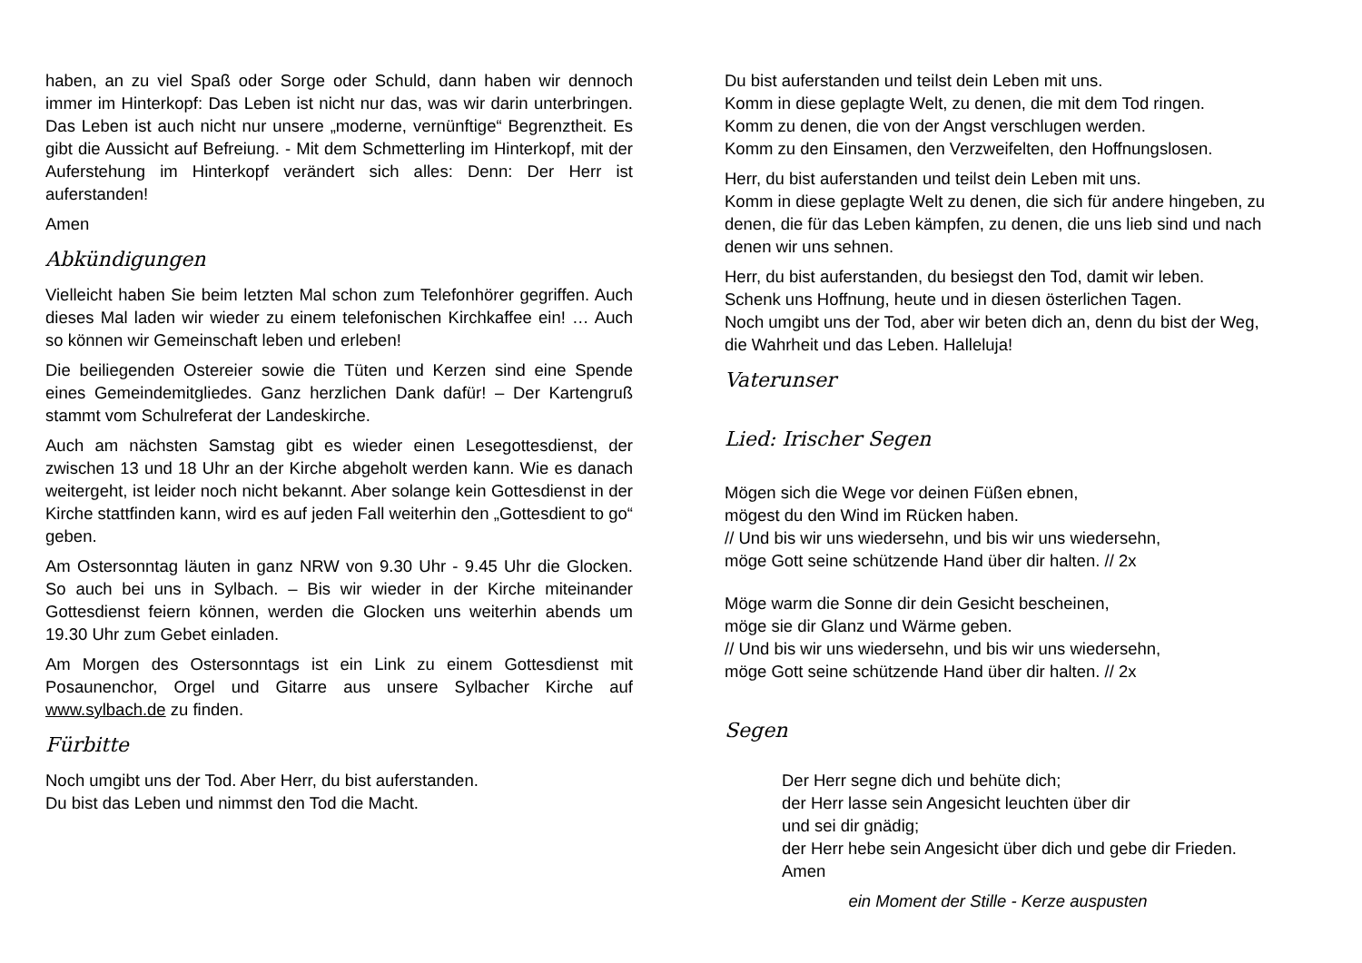haben, an zu viel Spaß oder Sorge oder Schuld, dann haben wir dennoch immer im Hinterkopf: Das Leben ist nicht nur das, was wir darin unterbringen. Das Leben ist auch nicht nur unsere „moderne, vernünftige“ Begrenztheit. Es gibt die Aussicht auf Befreiung. - Mit dem Schmetterling im Hinterkopf, mit der Auferstehung im Hinterkopf verändert sich alles: Denn: Der Herr ist auferstanden!
Amen
Abkündigungen
Vielleicht haben Sie beim letzten Mal schon zum Telefonhörer gegriffen. Auch dieses Mal laden wir wieder zu einem telefonischen Kirchkaffee ein! … Auch so können wir Gemeinschaft leben und erleben!
Die beiliegenden Ostereier sowie die Tüten und Kerzen sind eine Spende eines Gemeindemitgliedes. Ganz herzlichen Dank dafür! – Der Kartengruß stammt vom Schulreferat der Landeskirche.
Auch am nächsten Samstag gibt es wieder einen Lesegottesdienst, der zwischen 13 und 18 Uhr an der Kirche abgeholt werden kann. Wie es danach weitergeht, ist leider noch nicht bekannt. Aber solange kein Gottesdienst in der Kirche stattfinden kann, wird es auf jeden Fall weiterhin den „Gottesdient to go“ geben.
Am Ostersonntag läuten in ganz NRW von 9.30 Uhr - 9.45 Uhr die Glocken. So auch bei uns in Sylbach. – Bis wir wieder in der Kirche miteinander Gottesdienst feiern können, werden die Glocken uns weiterhin abends um 19.30 Uhr zum Gebet einladen.
Am Morgen des Ostersonntags ist ein Link zu einem Gottesdienst mit Posaunenchor, Orgel und Gitarre aus unsere Sylbacher Kirche auf www.sylbach.de zu finden.
Fürbitte
Noch umgibt uns der Tod. Aber Herr, du bist auferstanden.
Du bist das Leben und nimmst den Tod die Macht.
Du bist auferstanden und teilst dein Leben mit uns.
Komm in diese geplagte Welt, zu denen, die mit dem Tod ringen.
Komm zu denen, die von der Angst verschlugen werden.
Komm zu den Einsamen, den Verzweifelten, den Hoffnungslosen.
Herr, du bist auferstanden und teilst dein Leben mit uns.
Komm in diese geplagte Welt zu denen, die sich für andere hingeben, zu denen, die für das Leben kämpfen, zu denen, die uns lieb sind und nach denen wir uns sehnen.
Herr, du bist auferstanden, du besiegst den Tod, damit wir leben.
Schenk uns Hoffnung, heute und in diesen österlichen Tagen.
Noch umgibt uns der Tod, aber wir beten dich an, denn du bist der Weg, die Wahrheit und das Leben. Halleluja!
Vaterunser
Lied: Irischer Segen
Mögen sich die Wege vor deinen Füßen ebnen,
mögest du den Wind im Rücken haben.
// Und bis wir uns wiedersehn, und bis wir uns wiedersehn,
möge Gott seine schützende Hand über dir halten. // 2x
Möge warm die Sonne dir dein Gesicht bescheinen,
möge sie dir Glanz und Wärme geben.
// Und bis wir uns wiedersehn, und bis wir uns wiedersehn,
möge Gott seine schützende Hand über dir halten. // 2x
Segen
Der Herr segne dich und behüte dich;
der Herr lasse sein Angesicht leuchten über dir
und sei dir gnädig;
der Herr hebe sein Angesicht über dich und gebe dir Frieden.
Amen
ein Moment der Stille - Kerze auspusten